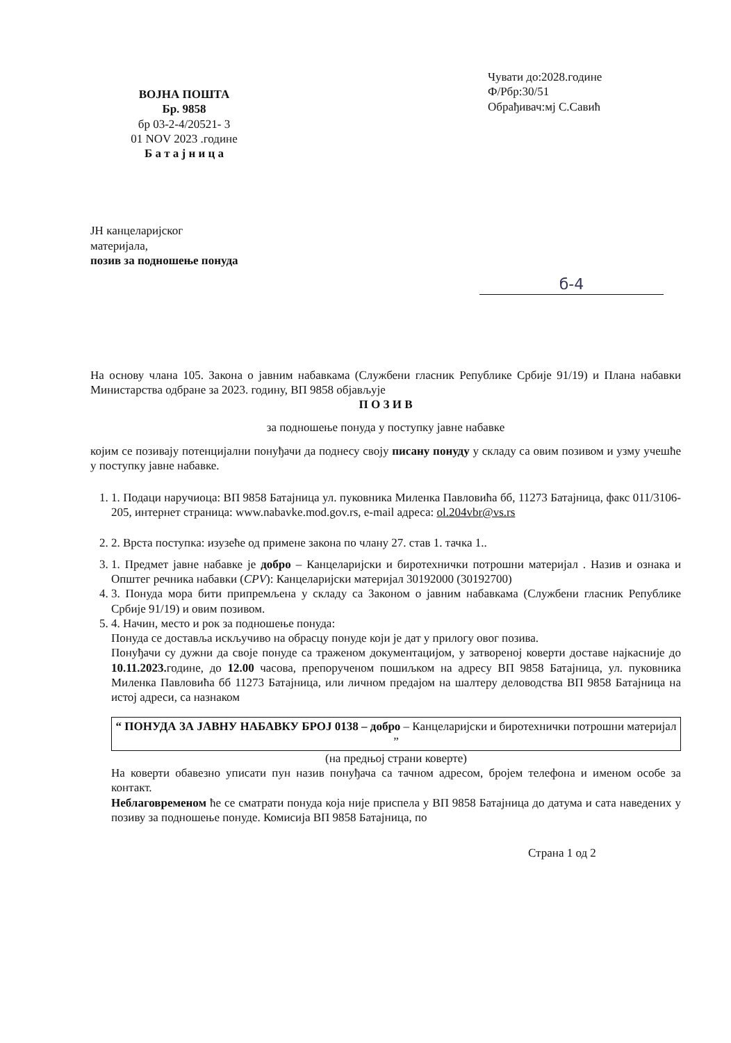ВОЈНА ПОШТА
Бр. 9858
бр 03-2-4/20521- 3
01 NOV 2023 .године
Б а т а ј н и ц а
Чувати до:2028.године
Ф/Рбр:30/51
Обрађивач:мј С.Савић
ЈН канцеларијског
материјала,
позив за подношење понуда
б-4
На основу члана 105. Закона о јавним набавкама (Службени гласник Републике Србије 91/19) и Плана набавки Министарства одбране за 2023. годину, ВП 9858 објављује
П О З И В
за подношење понуда у поступку јавне набавке
којим се позивају потенцијални понуђачи да поднесу своју писану понуду у складу са овим позивом и узму учешће у поступку јавне набавке.
1. 1. Подаци наручиоца: ВП 9858 Батајница ул. пуковника Миленка Павловића бб, 11273 Батајница, факс 011/3106-205, интернет страница: www.nabavke.mod.gov.rs, e-mail адреса: ol.204vbr@vs.rs
2. 2. Врста поступка: изузеће од примене закона по члану 27. став 1. тачка 1..
3. 1. Предмет јавне набавке је добро – Канцеларијски и биротехнички потрошни материјал . Назив и ознака и Општег речника набавки (CPV): Канцеларијски материјал 30192000 (30192700)
4. 3. Понуда мора бити припремљена у складу са Законом о јавним набавкама (Службени гласник Републике Србије 91/19) и овим позивом.
5. 4. Начин, место и рок за подношење понуда:
Понуда се доставља искључиво на обрасцу понуде који је дат у прилогу овог позива.
Понуђачи су дужни да своје понуде са траженом документацијом, у затвореној коверти доставе најкасније до 10.11.2023. године, до 12.00 часова, препорученом пошиљком на адресу ВП 9858 Батајница, ул. пуковника Миленка Павловића бб 11273 Батајница, или личном предајом на шалтеру деловодства ВП 9858 Батајница на истој адреси, са назнаком
“ ПОНУДА ЗА ЈАВНУ НАБАВКУ БРОЈ 0138 – добро – Канцеларијски и биротехнички потрошни материјал ”
(на предњој страни коверте)
На коверти обавезно уписати пун назив понуђача са тачном адресом, бројем телефона и именом особе за контакт.
Неблаговременом ће се сматрати понуда која није приспела у ВП 9858 Батајница до датума и сата наведених у позиву за подношење понуде. Комисија ВП 9858 Батајница, по
Страна 1 од 2